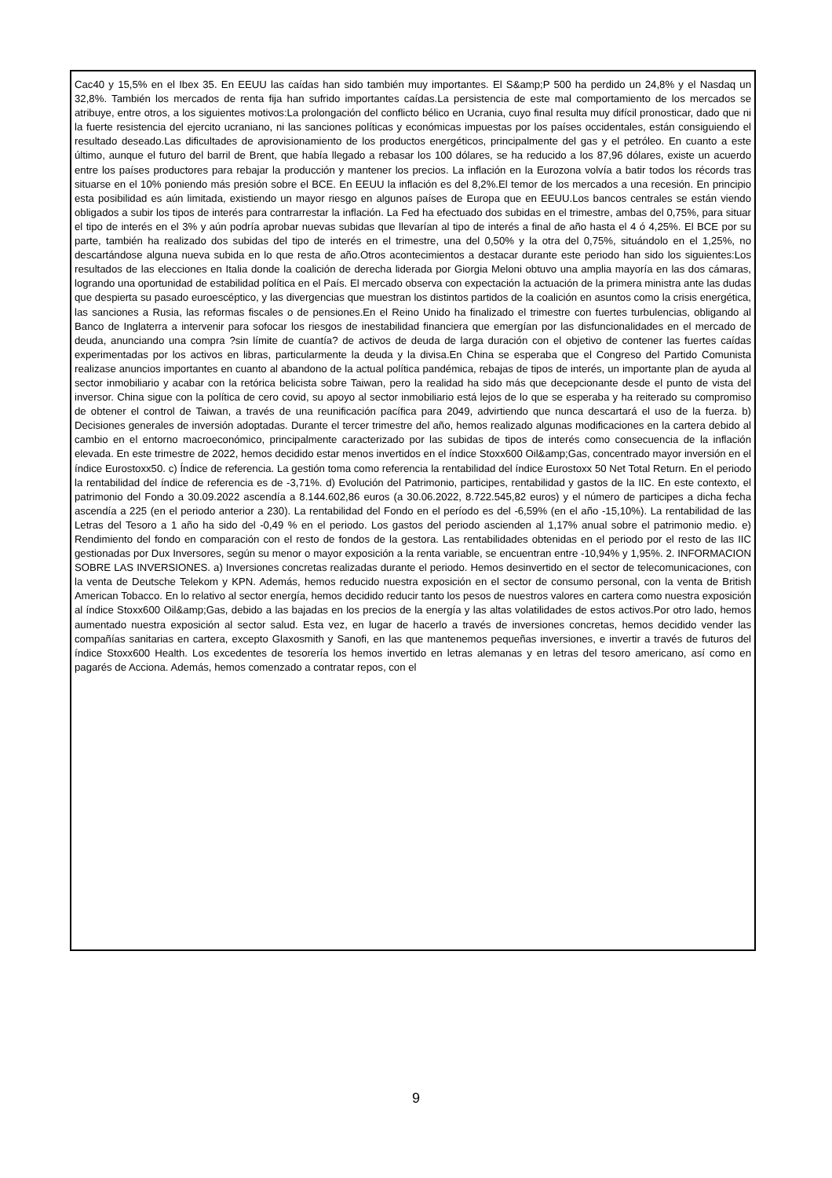Cac40 y 15,5% en el Ibex 35. En EEUU las caídas han sido también muy importantes. El S&amp;P 500 ha perdido un 24,8% y el Nasdaq un 32,8%. También los mercados de renta fija han sufrido importantes caídas.La persistencia de este mal comportamiento de los mercados se atribuye, entre otros, a los siguientes motivos:La prolongación del conflicto bélico en Ucrania, cuyo final resulta muy difícil pronosticar, dado que ni la fuerte resistencia del ejercito ucraniano, ni las sanciones políticas y económicas impuestas por los países occidentales, están consiguiendo el resultado deseado.Las dificultades de aprovisionamiento de los productos energéticos, principalmente del gas y el petróleo. En cuanto a este último, aunque el futuro del barril de Brent, que había llegado a rebasar los 100 dólares, se ha reducido a los 87,96 dólares, existe un acuerdo entre los países productores para rebajar la producción y mantener los precios. La inflación en la Eurozona volvía a batir todos los récords tras situarse en el 10% poniendo más presión sobre el BCE. En EEUU la inflación es del 8,2%.El temor de los mercados a una recesión. En principio esta posibilidad es aún limitada, existiendo un mayor riesgo en algunos países de Europa que en EEUU.Los bancos centrales se están viendo obligados a subir los tipos de interés para contrarrestar la inflación. La Fed ha efectuado dos subidas en el trimestre, ambas del 0,75%, para situar el tipo de interés en el 3% y aún podría aprobar nuevas subidas que llevarían al tipo de interés a final de año hasta el 4 ó 4,25%. El BCE por su parte, también ha realizado dos subidas del tipo de interés en el trimestre, una del 0,50% y la otra del 0,75%, situándolo en el 1,25%, no descartándose alguna nueva subida en lo que resta de año.Otros acontecimientos a destacar durante este periodo han sido los siguientes:Los resultados de las elecciones en Italia donde la coalición de derecha liderada por Giorgia Meloni obtuvo una amplia mayoría en las dos cámaras, logrando una oportunidad de estabilidad política en el País. El mercado observa con expectación la actuación de la primera ministra ante las dudas que despierta su pasado euroescéptico, y las divergencias que muestran los distintos partidos de la coalición en asuntos como la crisis energética, las sanciones a Rusia, las reformas fiscales o de pensiones.En el Reino Unido ha finalizado el trimestre con fuertes turbulencias, obligando al Banco de Inglaterra a intervenir para sofocar los riesgos de inestabilidad financiera que emergían por las disfuncionalidades en el mercado de deuda, anunciando una compra ?sin límite de cuantía? de activos de deuda de larga duración con el objetivo de contener las fuertes caídas experimentadas por los activos en libras, particularmente la deuda y la divisa.En China se esperaba que el Congreso del Partido Comunista realizase anuncios importantes en cuanto al abandono de la actual política pandémica, rebajas de tipos de interés, un importante plan de ayuda al sector inmobiliario y acabar con la retórica belicista sobre Taiwan, pero la realidad ha sido más que decepcionante desde el punto de vista del inversor. China sigue con la política de cero covid, su apoyo al sector inmobiliario está lejos de lo que se esperaba y ha reiterado su compromiso de obtener el control de Taiwan, a través de una reunificación pacífica para 2049, advirtiendo que nunca descartará el uso de la fuerza. b) Decisiones generales de inversión adoptadas. Durante el tercer trimestre del año, hemos realizado algunas modificaciones en la cartera debido al cambio en el entorno macroeconómico, principalmente caracterizado por las subidas de tipos de interés como consecuencia de la inflación elevada. En este trimestre de 2022, hemos decidido estar menos invertidos en el índice Stoxx600 Oil&amp;Gas, concentrado mayor inversión en el índice Eurostoxx50. c) Índice de referencia. La gestión toma como referencia la rentabilidad del índice Eurostoxx 50 Net Total Return. En el periodo la rentabilidad del índice de referencia es de -3,71%. d) Evolución del Patrimonio, participes, rentabilidad y gastos de la IIC. En este contexto, el patrimonio del Fondo a 30.09.2022 ascendía a 8.144.602,86 euros (a 30.06.2022, 8.722.545,82 euros) y el número de participes a dicha fecha ascendía a 225 (en el periodo anterior a 230). La rentabilidad del Fondo en el período es del -6,59% (en el año -15,10%). La rentabilidad de las Letras del Tesoro a 1 año ha sido del -0,49 % en el periodo. Los gastos del periodo ascienden al 1,17% anual sobre el patrimonio medio. e) Rendimiento del fondo en comparación con el resto de fondos de la gestora. Las rentabilidades obtenidas en el periodo por el resto de las IIC gestionadas por Dux Inversores, según su menor o mayor exposición a la renta variable, se encuentran entre -10,94% y 1,95%. 2. INFORMACION SOBRE LAS INVERSIONES. a) Inversiones concretas realizadas durante el periodo. Hemos desinvertido en el sector de telecomunicaciones, con la venta de Deutsche Telekom y KPN. Además, hemos reducido nuestra exposición en el sector de consumo personal, con la venta de British American Tobacco. En lo relativo al sector energía, hemos decidido reducir tanto los pesos de nuestros valores en cartera como nuestra exposición al índice Stoxx600 Oil&amp;Gas, debido a las bajadas en los precios de la energía y las altas volatilidades de estos activos.Por otro lado, hemos aumentado nuestra exposición al sector salud. Esta vez, en lugar de hacerlo a través de inversiones concretas, hemos decidido vender las compañías sanitarias en cartera, excepto Glaxosmith y Sanofi, en las que mantenemos pequeñas inversiones, e invertir a través de futuros del índice Stoxx600 Health. Los excedentes de tesorería los hemos invertido en letras alemanas y en letras del tesoro americano, así como en pagarés de Acciona. Además, hemos comenzado a contratar repos, con el
9